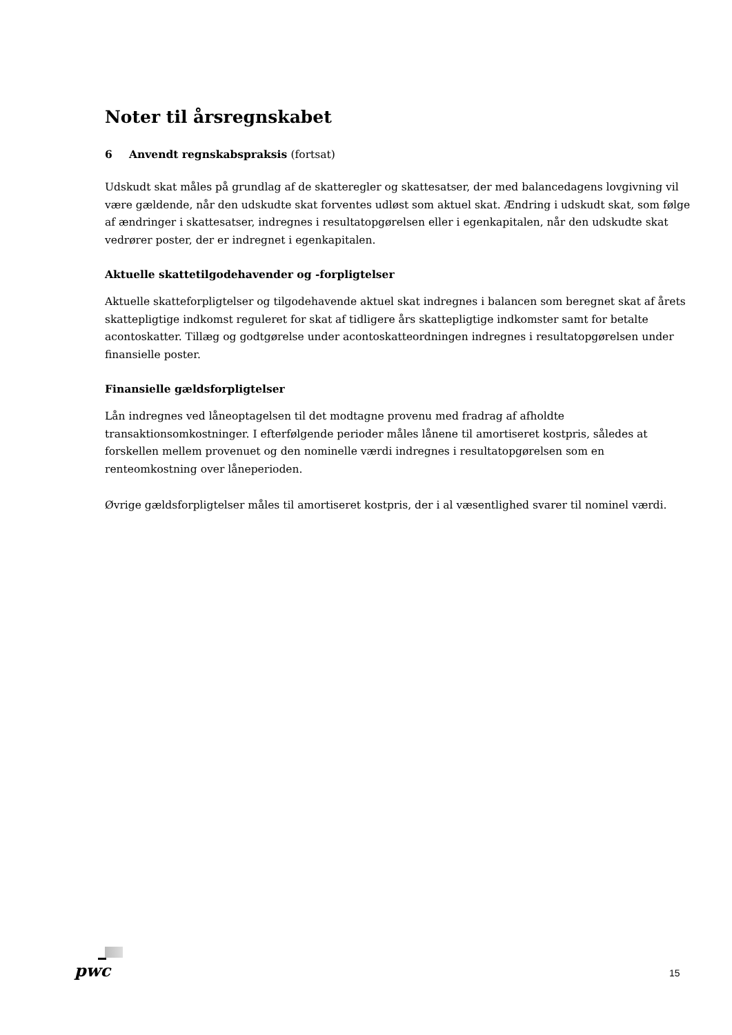Noter til årsregnskabet
6 Anvendt regnskabspraksis (fortsat)
Udskudt skat måles på grundlag af de skatteregler og skattesatser, der med balancedagens lovgivning vil være gældende, når den udskudte skat forventes udløst som aktuel skat. Ændring i udskudt skat, som følge af ændringer i skattesatser, indregnes i resultatopgørelsen eller i egenkapitalen, når den udskudte skat vedrører poster, der er indregnet i egenkapitalen.
Aktuelle skattetilgodehavender og -forpligtelser
Aktuelle skatteforpligtelser og tilgodehavende aktuel skat indregnes i balancen som beregnet skat af årets skattepligtige indkomst reguleret for skat af tidligere års skattepligtige indkomster samt for betalte acontoskatter. Tillæg og godtgørelse under acontoskatteordningen indregnes i resultatopgørelsen under finansielle poster.
Finansielle gældsforpligtelser
Lån indregnes ved låneoptagelsen til det modtagne provenu med fradrag af afholdte
transaktionsomkostninger. I efterfølgende perioder måles lånene til amortiseret kostpris, således at
forskellen mellem provenuet og den nominelle værdi indregnes i resultatopgørelsen som en
renteomkostning over låneperioden.
Øvrige gældsforpligtelser måles til amortiseret kostpris, der i al væsentlighed svarer til nominel værdi.
pwc 15